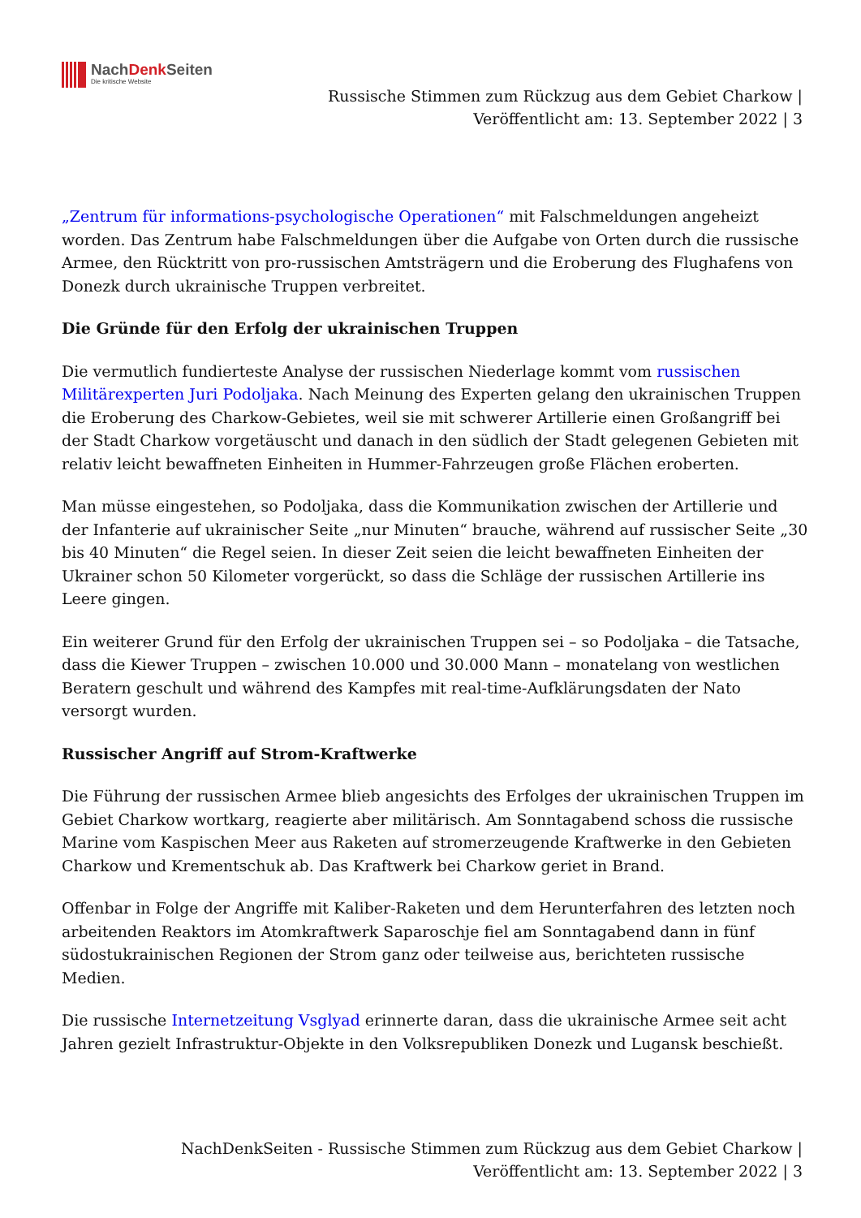NachDenk Seiten
Die kritische Website
Russische Stimmen zum Rückzug aus dem Gebiet Charkow |
Veröffentlicht am: 13. September 2022 | 3
„Zentrum für informations-psychologische Operationen“ mit Falschmeldungen angeheizt worden. Das Zentrum habe Falschmeldungen über die Aufgabe von Orten durch die russische Armee, den Rücktritt von pro-russischen Amtsträgern und die Eroberung des Flughafens von Donezk durch ukrainische Truppen verbreitet.
Die Gründe für den Erfolg der ukrainischen Truppen
Die vermutlich fundierteste Analyse der russischen Niederlage kommt vom russischen Militärexperten Juri Podoljaka. Nach Meinung des Experten gelang den ukrainischen Truppen die Eroberung des Charkow-Gebietes, weil sie mit schwerer Artillerie einen Großangriff bei der Stadt Charkow vorgetäuscht und danach in den südlich der Stadt gelegenen Gebieten mit relativ leicht bewaffneten Einheiten in Hummer-Fahrzeugen große Flächen eroberten.
Man müsse eingestehen, so Podoljaka, dass die Kommunikation zwischen der Artillerie und der Infanterie auf ukrainischer Seite „nur Minuten“ brauche, während auf russischer Seite „30 bis 40 Minuten“ die Regel seien. In dieser Zeit seien die leicht bewaffneten Einheiten der Ukrainer schon 50 Kilometer vorgerückt, so dass die Schläge der russischen Artillerie ins Leere gingen.
Ein weiterer Grund für den Erfolg der ukrainischen Truppen sei – so Podoljaka – die Tatsache, dass die Kiewer Truppen – zwischen 10.000 und 30.000 Mann – monatelang von westlichen Beratern geschult und während des Kampfes mit real-time-Aufklärungsdaten der Nato versorgt wurden.
Russischer Angriff auf Strom-Kraftwerke
Die Führung der russischen Armee blieb angesichts des Erfolges der ukrainischen Truppen im Gebiet Charkow wortkarg, reagierte aber militärisch. Am Sonntagabend schoss die russische Marine vom Kaspischen Meer aus Raketen auf stromerzeugende Kraftwerke in den Gebieten Charkow und Krementschuk ab. Das Kraftwerk bei Charkow geriet in Brand.
Offenbar in Folge der Angriffe mit Kaliber-Raketen und dem Herunterfahren des letzten noch arbeitenden Reaktors im Atomkraftwerk Saparoschje fiel am Sonntagabend dann in fünf südostukrainischen Regionen der Strom ganz oder teilweise aus, berichteten russische Medien.
Die russische Internetzeitung Vsglyad erinnerte daran, dass die ukrainische Armee seit acht Jahren gezielt Infrastruktur-Objekte in den Volksrepubliken Donezk und Lugansk beschießt.
NachDenkSeiten - Russische Stimmen zum Rückzug aus dem Gebiet Charkow |
Veröffentlicht am: 13. September 2022 | 3